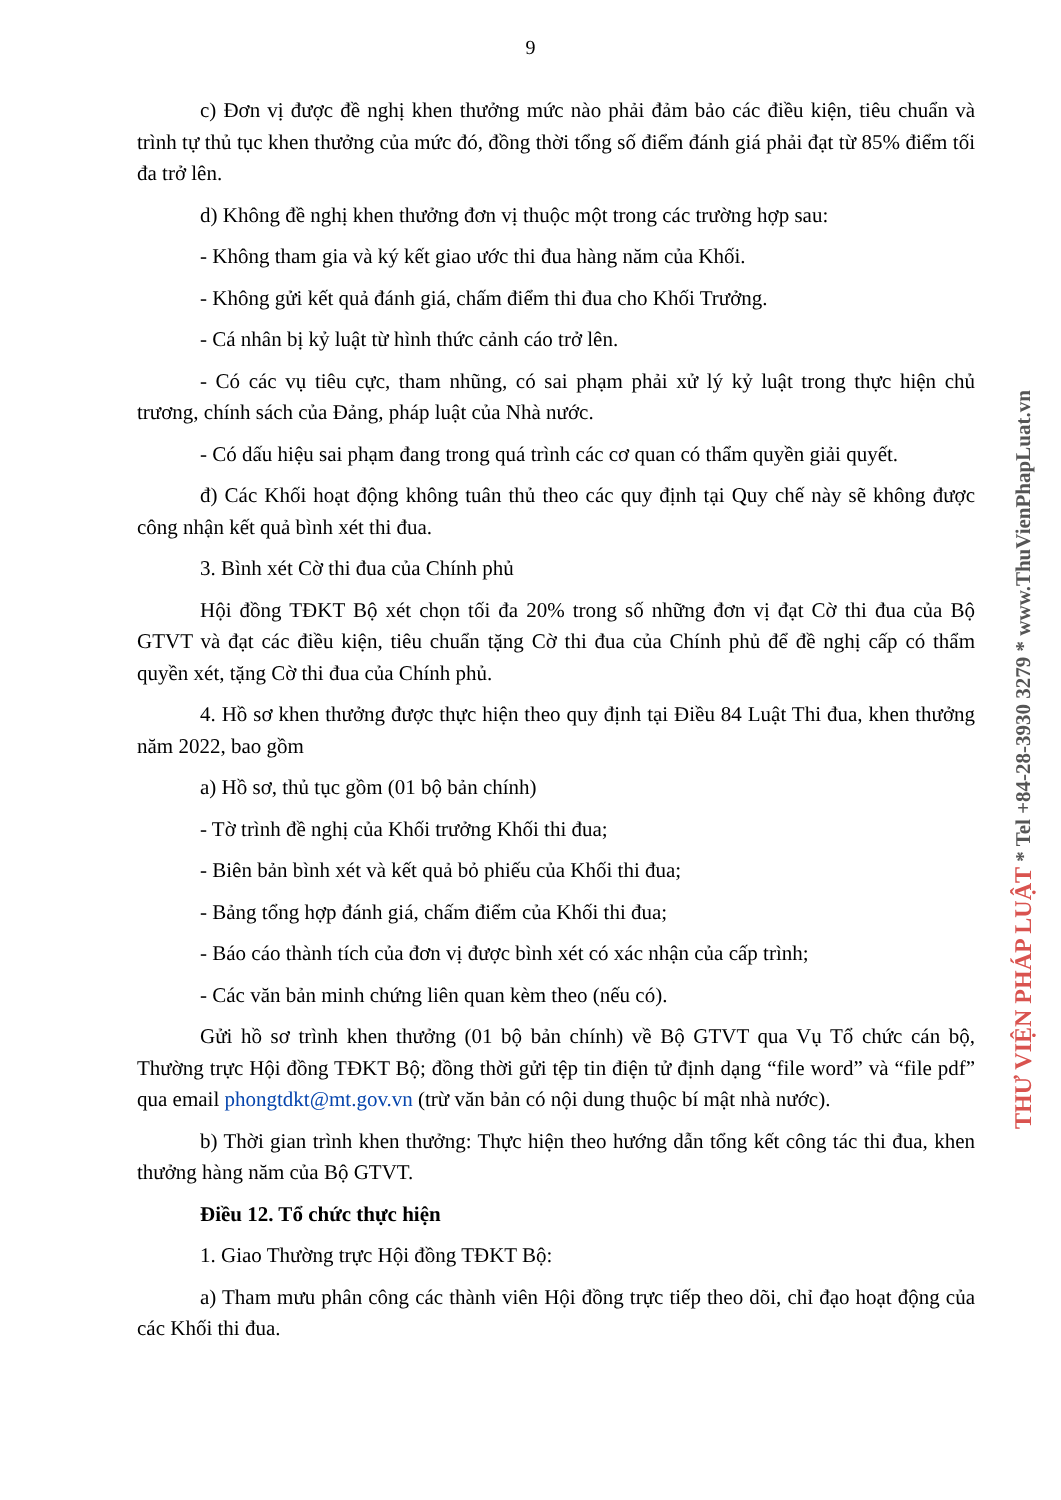9
c) Đơn vị được đề nghị khen thưởng mức nào phải đảm bảo các điều kiện, tiêu chuẩn và trình tự thủ tục khen thưởng của mức đó, đồng thời tổng số điểm đánh giá phải đạt từ 85% điểm tối đa trở lên.
d) Không đề nghị khen thưởng đơn vị thuộc một trong các trường hợp sau:
- Không tham gia và ký kết giao ước thi đua hàng năm của Khối.
- Không gửi kết quả đánh giá, chấm điểm thi đua cho Khối Trưởng.
- Cá nhân bị kỷ luật từ hình thức cảnh cáo trở lên.
- Có các vụ tiêu cực, tham nhũng, có sai phạm phải xử lý kỷ luật trong thực hiện chủ trương, chính sách của Đảng, pháp luật của Nhà nước.
- Có dấu hiệu sai phạm đang trong quá trình các cơ quan có thẩm quyền giải quyết.
đ) Các Khối hoạt động không tuân thủ theo các quy định tại Quy chế này sẽ không được công nhận kết quả bình xét thi đua.
3. Bình xét Cờ thi đua của Chính phủ
Hội đồng TĐKT Bộ xét chọn tối đa 20% trong số những đơn vị đạt Cờ thi đua của Bộ GTVT và đạt các điều kiện, tiêu chuẩn tặng Cờ thi đua của Chính phủ để đề nghị cấp có thẩm quyền xét, tặng Cờ thi đua của Chính phủ.
4. Hồ sơ khen thưởng được thực hiện theo quy định tại Điều 84 Luật Thi đua, khen thưởng năm 2022, bao gồm
a) Hồ sơ, thủ tục gồm (01 bộ bản chính)
- Tờ trình đề nghị của Khối trưởng Khối thi đua;
- Biên bản bình xét và kết quả bỏ phiếu của Khối thi đua;
- Bảng tổng hợp đánh giá, chấm điểm của Khối thi đua;
- Báo cáo thành tích của đơn vị được bình xét có xác nhận của cấp trình;
- Các văn bản minh chứng liên quan kèm theo (nếu có).
Gửi hồ sơ trình khen thưởng (01 bộ bản chính) về Bộ GTVT qua Vụ Tổ chức cán bộ, Thường trực Hội đồng TĐKT Bộ; đồng thời gửi tệp tin điện tử định dạng “file word” và “file pdf” qua email phongtdkt@mt.gov.vn (trừ văn bản có nội dung thuộc bí mật nhà nước).
b) Thời gian trình khen thưởng: Thực hiện theo hướng dẫn tổng kết công tác thi đua, khen thưởng hàng năm của Bộ GTVT.
Điều 12. Tổ chức thực hiện
1. Giao Thường trực Hội đồng TĐKT Bộ:
a) Tham mưu phân công các thành viên Hội đồng trực tiếp theo dõi, chỉ đạo hoạt động của các Khối thi đua.
THƯ VIỆN PHÁP LUẬT * Tel +84-28-3930 3279 * www.ThuVienPhapLuat.vn